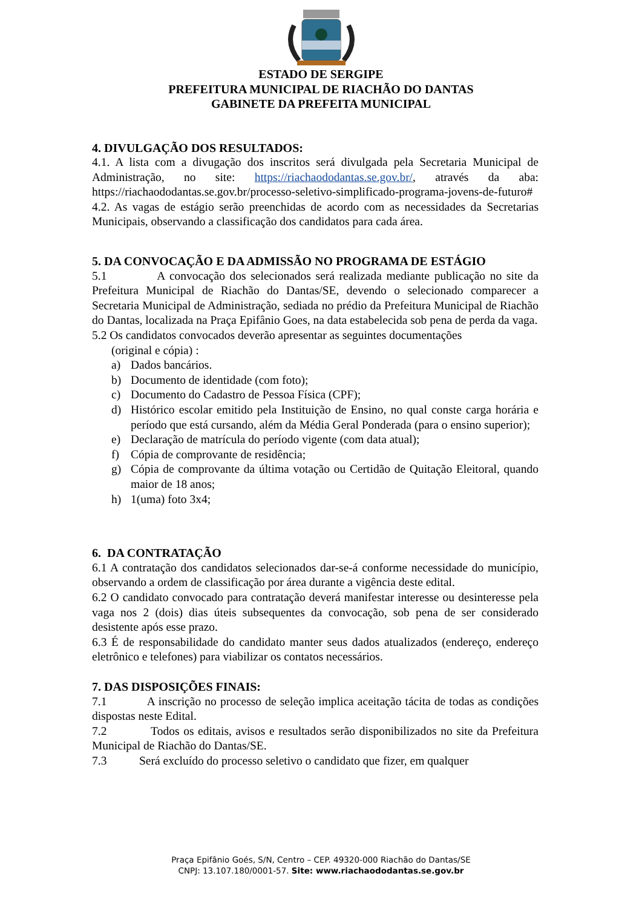ESTADO DE SERGIPE
PREFEITURA MUNICIPAL DE RIACHÃO DO DANTAS
GABINETE DA PREFEITA MUNICIPAL
4. DIVULGAÇÃO DOS RESULTADOS:
4.1. A lista com a divugação dos inscritos será divulgada pela Secretaria Municipal de Administração, no site: https://riachaododantas.se.gov.br/, através da aba: https://riachaododantas.se.gov.br/processo-seletivo-simplificado-programa-jovens-de-futuro#
4.2. As vagas de estágio serão preenchidas de acordo com as necessidades da Secretarias Municipais, observando a classificação dos candidatos para cada área.
5. DA CONVOCAÇÃO E DA ADMISSÃO NO PROGRAMA DE ESTÁGIO
5.1 A convocação dos selecionados será realizada mediante publicação no site da Prefeitura Municipal de Riachão do Dantas/SE, devendo o selecionado comparecer a Secretaria Municipal de Administração, sediada no prédio da Prefeitura Municipal de Riachão do Dantas, localizada na Praça Epifânio Goes, na data estabelecida sob pena de perda da vaga.
5.2 Os candidatos convocados deverão apresentar as seguintes documentações
(original e cópia) :
a) Dados bancários.
b) Documento de identidade (com foto);
c) Documento do Cadastro de Pessoa Física (CPF);
d) Histórico escolar emitido pela Instituição de Ensino, no qual conste carga horária e período que está cursando, além da Média Geral Ponderada (para o ensino superior);
e) Declaração de matrícula do período vigente (com data atual);
f) Cópia de comprovante de residência;
g) Cópia de comprovante da última votação ou Certidão de Quitação Eleitoral, quando maior de 18 anos;
h) 1(uma) foto 3x4;
6. DA CONTRATAÇÃO
6.1 A contratação dos candidatos selecionados dar-se-á conforme necessidade do município, observando a ordem de classificação por área durante a vigência deste edital.
6.2 O candidato convocado para contratação deverá manifestar interesse ou desinteresse pela vaga nos 2 (dois) dias úteis subsequentes da convocação, sob pena de ser considerado desistente após esse prazo.
6.3 É de responsabilidade do candidato manter seus dados atualizados (endereço, endereço eletrônico e telefones) para viabilizar os contatos necessários.
7. DAS DISPOSIÇÕES FINAIS:
7.1 A inscrição no processo de seleção implica aceitação tácita de todas as condições dispostas neste Edital.
7.2 Todos os editais, avisos e resultados serão disponibilizados no site da Prefeitura Municipal de Riachão do Dantas/SE.
7.3 Será excluído do processo seletivo o candidato que fizer, em qualquer
Praça Epifânio Goés, S/N, Centro – CEP. 49320-000 Riachão do Dantas/SE
CNPJ: 13.107.180/0001-57. Site: www.riachaododantas.se.gov.br